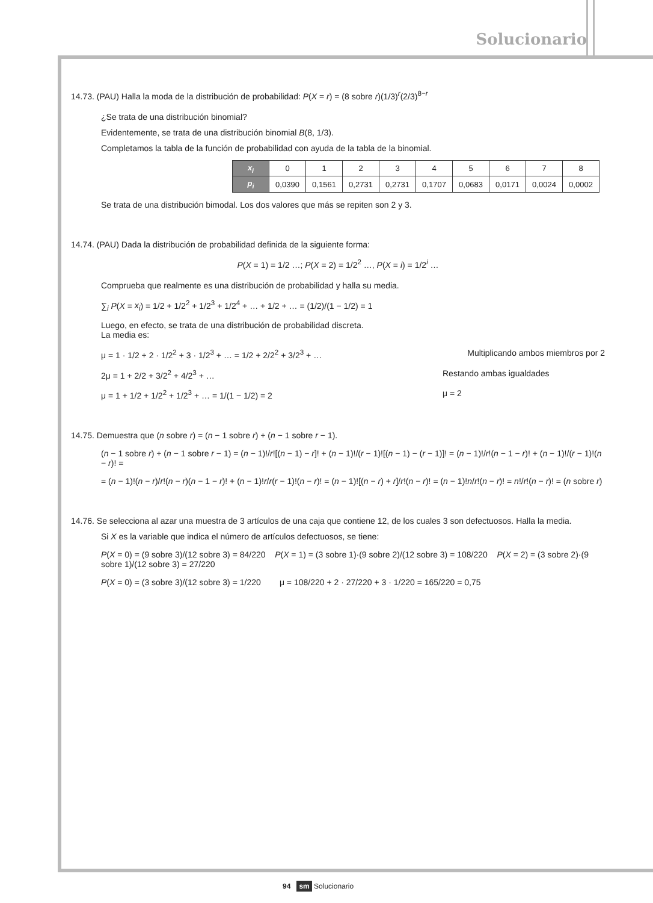Solucionario
14.73. (PAU) Halla la moda de la distribución de probabilidad: P(X = r) = (8 sobre r)(1/3)<sup>r</sup>(2/3)<sup>8−r</sup>
¿Se trata de una distribución binomial?
Evidentemente, se trata de una distribución binomial B(8, 1/3).
Completamos la tabla de la función de probabilidad con ayuda de la tabla de la binomial.
| x<sub>i</sub> | 0 | 1 | 2 | 3 | 4 | 5 | 6 | 7 | 8 |
| p<sub>i</sub> | 0,0390 | 0,1561 | 0,2731 | 0,2731 | 0,1707 | 0,0683 | 0,0171 | 0,0024 | 0,0002 |
Se trata de una distribución bimodal. Los dos valores que más se repiten son 2 y 3.
14.74. (PAU) Dada la distribución de probabilidad definida de la siguiente forma:
P(X = 1) = 1/2 …; P(X = 2) = 1/2<sup>2</sup> …, P(X = i) = 1/2<sup>i</sup> …
Comprueba que realmente es una distribución de probabilidad y halla su media.
∑<sub>i</sub> P(X = x<sub>i</sub>) = 1/2 + 1/2<sup>2</sup> + 1/2<sup>3</sup> + 1/2<sup>4</sup> + … + 1/2 + … = (1/2)/(1 − 1/2) = 1
Luego, en efecto, se trata de una distribución de probabilidad discreta.
La media es:
μ = 1 · 1/2 + 2 · 1/2<sup>2</sup> + 3 · 1/2<sup>3</sup> + … = 1/2 + 2/2<sup>2</sup> + 3/2<sup>3</sup> + … Multiplicando ambos miembros por 2
2μ = 1 + 2/2 + 3/2<sup>2</sup> + 4/2<sup>3</sup> + … Restando ambas igualdades
μ = 1 + 1/2 + 1/2<sup>2</sup> + 1/2<sup>3</sup> + … = 1/(1 − 1/2) = 2 μ = 2
14.75. Demuestra que (n sobre r) = (n − 1 sobre r) + (n − 1 sobre r − 1).
(n − 1 sobre r) + (n − 1 sobre r − 1) = (n − 1)!/r![(n − 1) − r]! + (n − 1)!/(r − 1)![(n − 1) − (r − 1)]! = (n − 1)!/r!(n − 1 − r)! + (n − 1)!/(r − 1)!(n − r)! =
= (n − 1)!(n − r)/r!(n − r)(n − 1 − r)! + (n − 1)!r/r(r − 1)!(n − r)! = (n − 1)![(n − r) + r]/r!(n − r)! = (n − 1)!n/r!(n − r)! = n!/r!(n − r)! = (n sobre r)
14.76. Se selecciona al azar una muestra de 3 artículos de una caja que contiene 12, de los cuales 3 son defectuosos. Halla la media.
Si X es la variable que indica el número de artículos defectuosos, se tiene:
P(X = 0) = (9 sobre 3)/(12 sobre 3) = 84/220 P(X = 1) = (3 sobre 1)·(9 sobre 2)/(12 sobre 3) = 108/220 P(X = 2) = (3 sobre 2)·(9 sobre 1)/(12 sobre 3) = 27/220
P(X = 0) = (3 sobre 3)/(12 sobre 3) = 1/220 μ = 108/220 + 2 · 27/220 + 3 · 1/220 = 165/220 = 0,75
94 sm Solucionario